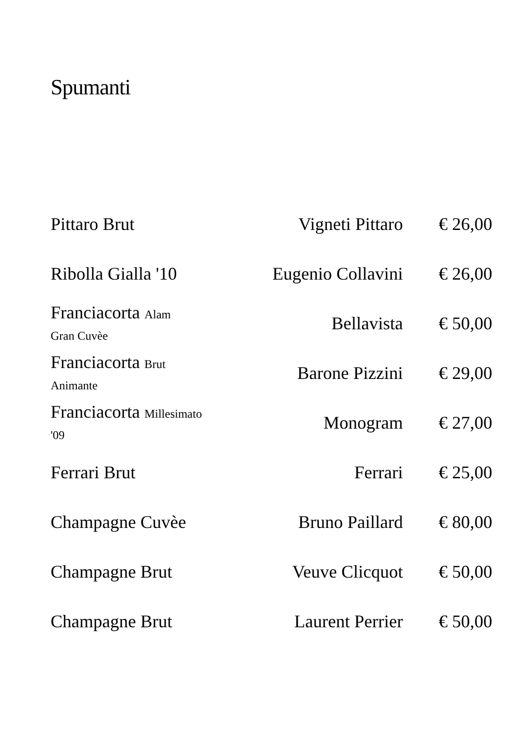Spumanti
| Pittaro Brut | Vigneti Pittaro | € 26,00 |
| Ribolla Gialla '10 | Eugenio Collavini | € 26,00 |
| Franciacorta Alam Gran Cuvèe | Bellavista | € 50,00 |
| Franciacorta Brut Animante | Barone Pizzini | € 29,00 |
| Franciacorta Millesimato '09 | Monogram | € 27,00 |
| Ferrari Brut | Ferrari | € 25,00 |
| Champagne Cuvèe | Bruno Paillard | € 80,00 |
| Champagne Brut | Veuve Clicquot | € 50,00 |
| Champagne Brut | Laurent Perrier | € 50,00 |